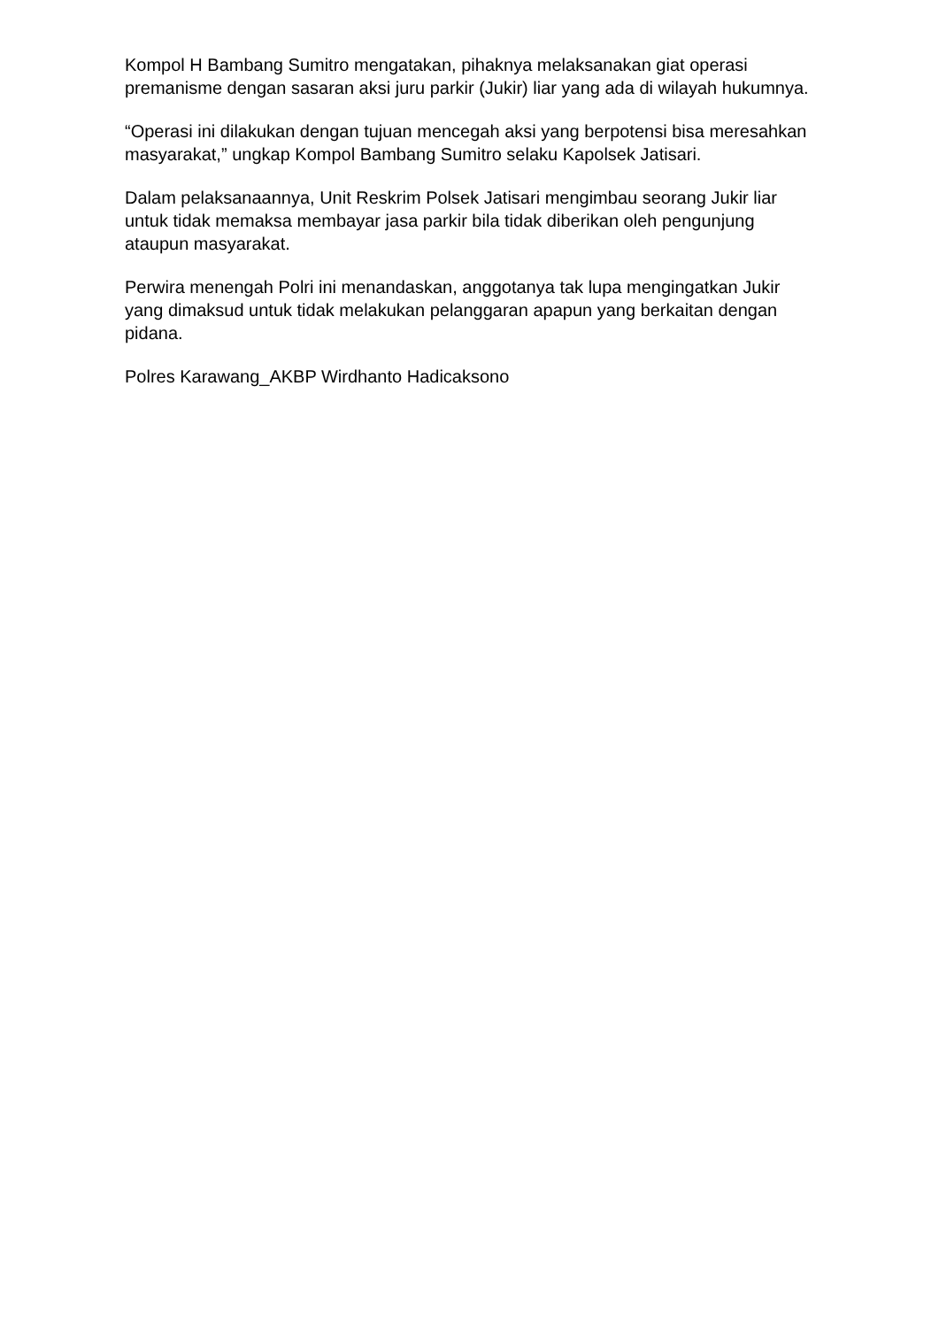Kompol H Bambang Sumitro mengatakan, pihaknya melaksanakan giat operasi premanisme dengan sasaran aksi juru parkir (Jukir) liar yang ada di wilayah hukumnya.
“Operasi ini dilakukan dengan tujuan mencegah aksi yang berpotensi bisa meresahkan masyarakat,” ungkap Kompol Bambang Sumitro selaku Kapolsek Jatisari.
Dalam pelaksanaannya, Unit Reskrim Polsek Jatisari mengimbau seorang Jukir liar untuk tidak memaksa membayar jasa parkir bila tidak diberikan oleh pengunjung ataupun masyarakat.
Perwira menengah Polri ini menandaskan, anggotanya tak lupa mengingatkan Jukir yang dimaksud untuk tidak melakukan pelanggaran apapun yang berkaitan dengan pidana.
Polres Karawang_AKBP Wirdhanto Hadicaksono